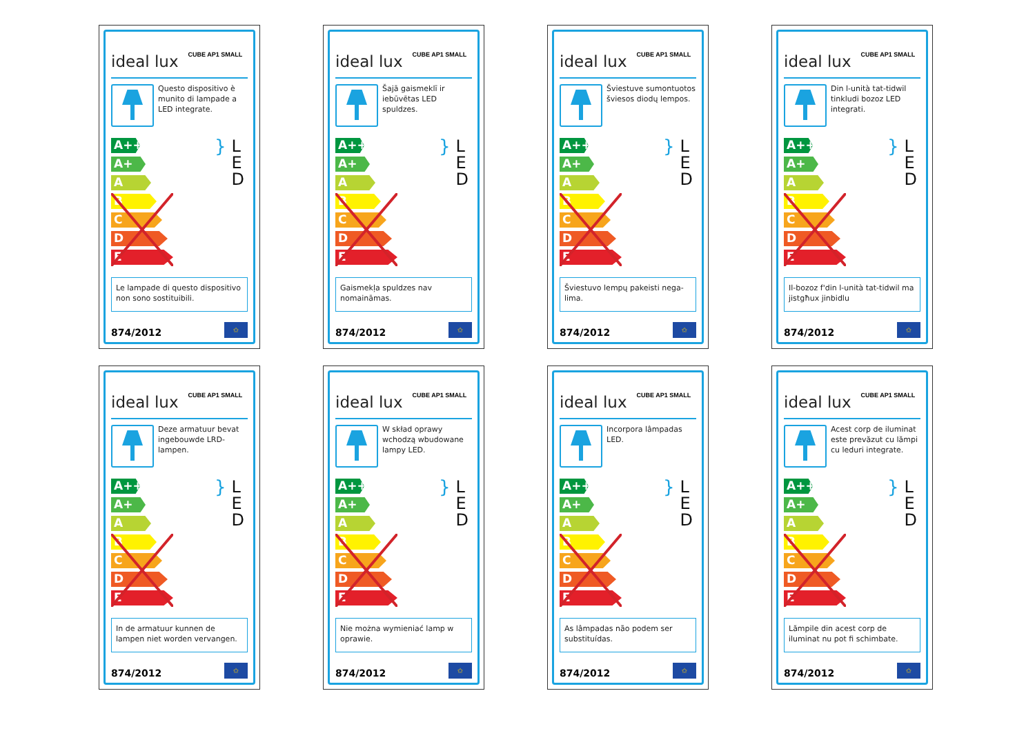ideal lux CUBE AP1 SMALL
Questo dispositivo è munito di lampade a LED integrate.
A++
A+
A
B
C
D
E
} L
E
D
Le lampade di questo dispositivo non sono sostituibili.
874/2012 ✩
ideal lux CUBE AP1 SMALL
Šajā gaismeklī ir iebūvētas LED spuldzes.
A++
A+
A
B
C
D
E
} L
E
D
Gaismekļa spuldzes nav nomaināmas.
874/2012 ✩
ideal lux CUBE AP1 SMALL
Šviestuve sumontuotos šviesos diodų lempos.
A++
A+
A
B
C
D
E
} L
E
D
Šviestuvo lempų pakeisti nega-lima.
874/2012 ✩
ideal lux CUBE AP1 SMALL
Din l-unità tat-tidwil tinkludi bozoz LED integrati.
A++
A+
A
B
C
D
E
} L
E
D
Il-bozoz f'din l-unità tat-tidwil ma jistgħux jinbidlu
874/2012 ✩
ideal lux CUBE AP1 SMALL
Deze armatuur bevat ingebouwde LRD-lampen.
A++
A+
A
B
C
D
E
} L
E
D
In de armatuur kunnen de lampen niet worden vervangen.
874/2012 ✩
ideal lux CUBE AP1 SMALL
W skład oprawy wchodzą wbudowane lampy LED.
A++
A+
A
B
C
D
E
} L
E
D
Nie można wymieniać lamp w oprawie.
874/2012 ✩
ideal lux CUBE AP1 SMALL
Incorpora lâmpadas LED.
A++
A+
A
B
C
D
E
} L
E
D
As lâmpadas não podem ser substituídas.
874/2012 ✩
ideal lux CUBE AP1 SMALL
Acest corp de iluminat este prevăzut cu lămpi cu leduri integrate.
A++
A+
A
B
C
D
E
} L
E
D
Lămpile din acest corp de iluminat nu pot fi schimbate.
874/2012 ✩